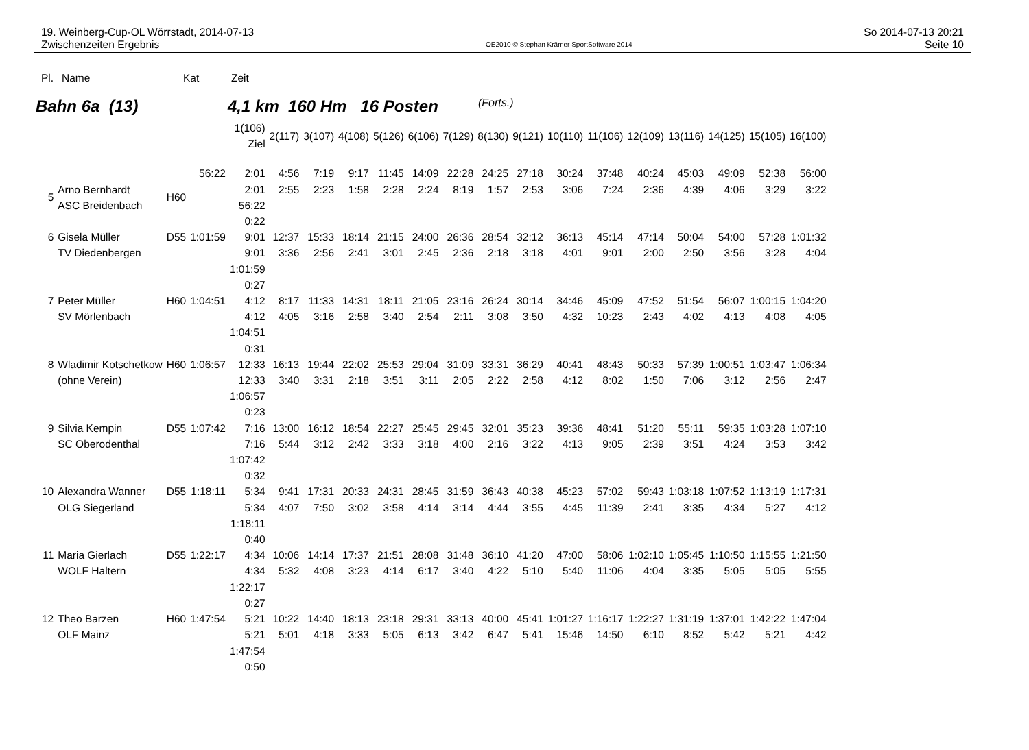19. Weinberg-Cup-OL Wörrstadt, 2014-07-13
Zwischenzeiten Ergebnis
OE2010 © Stephan Krämer SportSoftware 2014
So 2014-07-13 20:21
Seite 10
Pl. Name Kat Zeit
Bahn 6a (13) 4,1 km 160 Hm 16 Posten (Forts.)
| | | | | 1(106) Ziel | 2(117) | 3(107) | 4(108) | 5(126) | 6(106) | 7(129) | 8(130) | 9(121) | 10(110) | 11(106) | 12(109) | 13(116) | 14(125) | 15(105) | 16(100) |
| 5 | Arno Bernhardt ASC Breidenbach | H60 | 56:22 | 2:01 2:01 56:22 0:22 | 4:56 2:55 | 7:19 2:23 | 9:17 1:58 | 11:45 2:28 | 14:09 2:24 | 22:28 8:19 | 24:25 1:57 | 27:18 2:53 | 30:24 3:06 | 37:48 7:24 | 40:24 2:36 | 45:03 4:39 | 49:09 4:06 | 52:38 3:29 | 56:00 3:22 |
| 6 | Gisela Müller TV Diedenbergen | D55 | 1:01:59 | 9:01 9:01 1:01:59 0:27 | 12:37 3:36 | 15:33 2:56 | 18:14 2:41 | 21:15 3:01 | 24:00 2:45 | 26:36 2:36 | 28:54 2:18 | 32:12 3:18 | 36:13 4:01 | 45:14 9:01 | 47:14 2:00 | 50:04 2:50 | 54:00 3:56 | 57:28 3:28 | 1:01:32 4:04 |
| 7 | Peter Müller SV Mörlenbach | H60 | 1:04:51 | 4:12 4:12 1:04:51 0:31 | 8:17 4:05 | 11:33 3:16 | 14:31 2:58 | 18:11 3:40 | 21:05 2:54 | 23:16 2:11 | 26:24 3:08 | 30:14 3:50 | 34:46 4:32 | 45:09 10:23 | 47:52 2:43 | 51:54 4:02 | 56:07 4:13 | 1:00:15 4:08 | 1:04:20 4:05 |
| 8 | Wladimir Kotschetkow (ohne Verein) | H60 | 1:06:57 | 12:33 12:33 1:06:57 0:23 | 16:13 3:40 | 19:44 3:31 | 22:02 2:18 | 25:53 3:51 | 29:04 3:11 | 31:09 2:05 | 33:31 2:22 | 36:29 2:58 | 40:41 4:12 | 48:43 8:02 | 50:33 1:50 | 57:39 7:06 | 1:00:51 3:12 | 1:03:47 2:56 | 1:06:34 2:47 |
| 9 | Silvia Kempin SC Oberodenthal | D55 | 1:07:42 | 7:16 7:16 1:07:42 0:32 | 13:00 5:44 | 16:12 3:12 | 18:54 2:42 | 22:27 3:33 | 25:45 3:18 | 29:45 4:00 | 32:01 2:16 | 35:23 3:22 | 39:36 4:13 | 48:41 9:05 | 51:20 2:39 | 55:11 3:51 | 59:35 4:24 | 1:03:28 3:53 | 1:07:10 3:42 |
| 10 | Alexandra Wanner OLG Siegerland | D55 | 1:18:11 | 5:34 5:34 1:18:11 0:40 | 9:41 4:07 | 17:31 7:50 | 20:33 3:02 | 24:31 3:58 | 28:45 4:14 | 31:59 3:14 | 36:43 4:44 | 40:38 3:55 | 45:23 4:45 | 57:02 11:39 | 59:43 2:41 | 1:03:18 3:35 | 1:07:52 4:34 | 1:13:19 5:27 | 1:17:31 4:12 |
| 11 | Maria Gierlach WOLF Haltern | D55 | 1:22:17 | 4:34 4:34 1:22:17 0:27 | 10:06 5:32 | 14:14 4:08 | 17:37 3:23 | 21:51 4:14 | 28:08 6:17 | 31:48 3:40 | 36:10 4:22 | 41:20 5:10 | 47:00 5:40 | 58:06 11:06 | 1:02:10 4:04 | 1:05:45 3:35 | 1:10:50 5:05 | 1:15:55 5:05 | 1:21:50 5:55 |
| 12 | Theo Barzen OLF Mainz | H60 | 1:47:54 | 5:21 5:21 1:47:54 0:50 | 10:22 5:01 | 14:40 4:18 | 18:13 3:33 | 23:18 5:05 | 29:31 6:13 | 33:13 3:42 | 40:00 6:47 | 45:41 5:41 | 1:01:27 15:46 | 1:16:17 14:50 | 1:22:27 6:10 | 1:31:19 8:52 | 1:37:01 5:42 | 1:42:22 5:21 | 1:47:04 4:42 |